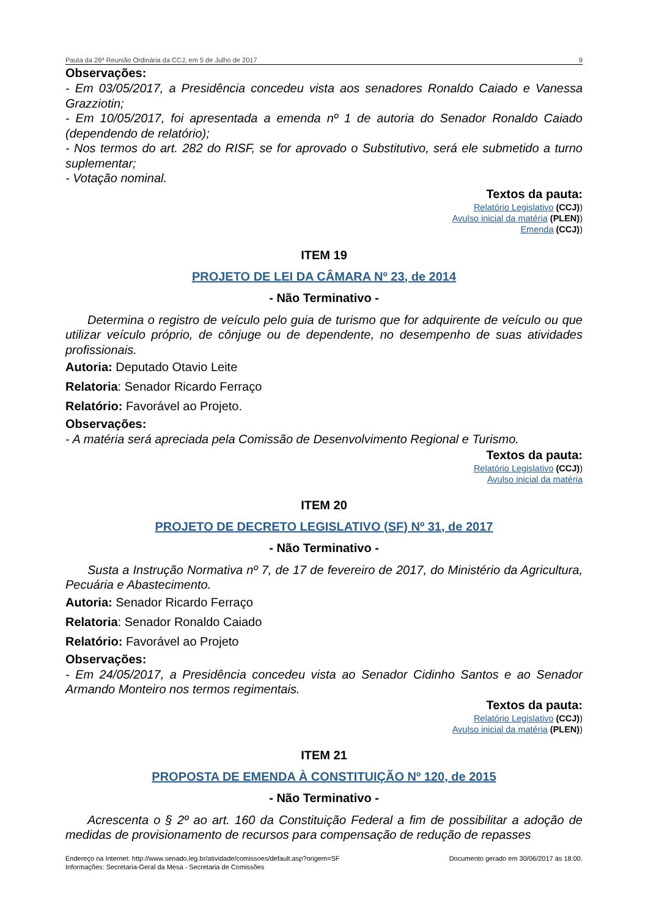Pauta da 26ª Reunião Ordinária da CCJ, em 5 de Julho de 2017 9
Observações:
- Em 03/05/2017, a Presidência concedeu vista aos senadores Ronaldo Caiado e Vanessa Grazziotin;
- Em 10/05/2017, foi apresentada a emenda nº 1 de autoria do Senador Ronaldo Caiado (dependendo de relatório);
- Nos termos do art. 282 do RISF, se for aprovado o Substitutivo, será ele submetido a turno suplementar;
- Votação nominal.
Textos da pauta:
Relatório Legislativo (CCJ))
Avulso inicial da matéria (PLEN))
Emenda (CCJ))
ITEM 19
PROJETO DE LEI DA CÂMARA Nº 23, de 2014
- Não Terminativo -
Determina o registro de veículo pelo guia de turismo que for adquirente de veículo ou que utilizar veículo próprio, de cônjuge ou de dependente, no desempenho de suas atividades profissionais.
Autoria: Deputado Otavio Leite
Relatoria: Senador Ricardo Ferraço
Relatório: Favorável ao Projeto.
Observações:
- A matéria será apreciada pela Comissão de Desenvolvimento Regional e Turismo.
Textos da pauta:
Relatório Legislativo (CCJ))
Avulso inicial da matéria
ITEM 20
PROJETO DE DECRETO LEGISLATIVO (SF) Nº 31, de 2017
- Não Terminativo -
Susta a Instrução Normativa nº 7, de 17 de fevereiro de 2017, do Ministério da Agricultura, Pecuária e Abastecimento.
Autoria: Senador Ricardo Ferraço
Relatoria: Senador Ronaldo Caiado
Relatório: Favorável ao Projeto
Observações:
- Em 24/05/2017, a Presidência concedeu vista ao Senador Cidinho Santos e ao Senador Armando Monteiro nos termos regimentais.
Textos da pauta:
Relatório Legislativo (CCJ))
Avulso inicial da matéria (PLEN))
ITEM 21
PROPOSTA DE EMENDA À CONSTITUIÇÃO Nº 120, de 2015
- Não Terminativo -
Acrescenta o § 2º ao art. 160 da Constituição Federal a fim de possibilitar a adoção de medidas de provisionamento de recursos para compensação de redução de repasses
Endereço na Internet: http://www.senado.leg.br/atividade/comissoes/default.asp?origem=SF
Informações: Secretaria-Geral da Mesa - Secretaria de Comissões
Documento gerado em 30/06/2017 às 18:00.